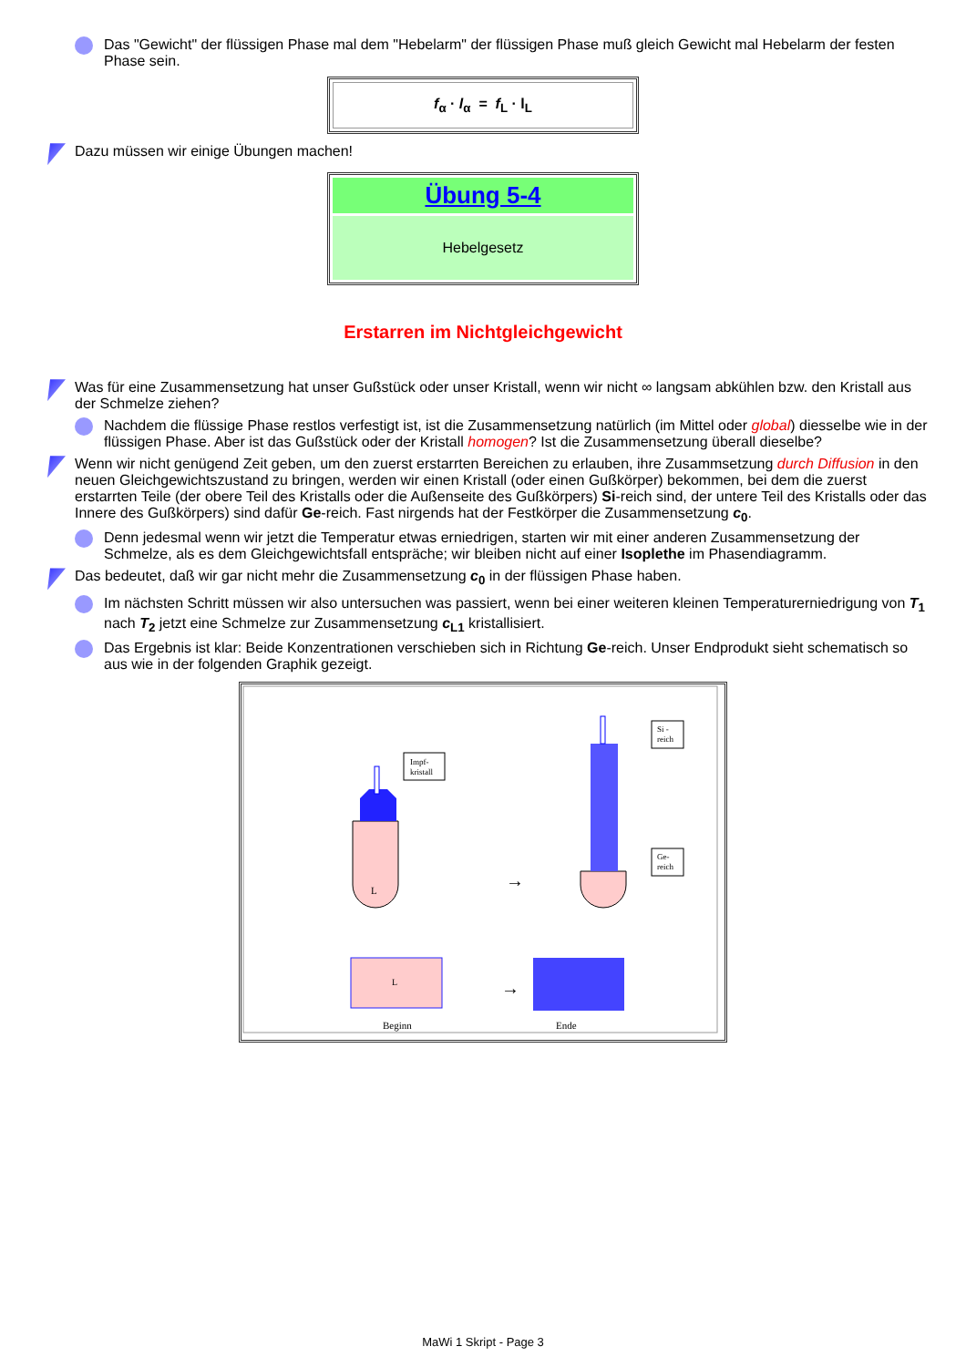Das "Gewicht" der flüssigen Phase mal dem "Hebelarm" der flüssigen Phase muß gleich Gewicht mal Hebelarm der festen Phase sein.
f<sub>α</sub> · l<sub>α</sub> = f<sub>L</sub> · l<sub>L</sub>
Dazu müssen wir einige Übungen machen!
Übung 5-4
Hebelgesetz
Erstarren im Nichtgleichgewicht
Was für eine Zusammensetzung hat unser Gußstück oder unser Kristall, wenn wir nicht ∞ langsam abkühlen bzw. den Kristall aus der Schmelze ziehen?
Nachdem die flüssige Phase restlos verfestigt ist, ist die Zusammensetzung natürlich (im Mittel oder global) diesselbe wie in der flüssigen Phase. Aber ist das Gußstück oder der Kristall homogen? Ist die Zusammensetzung überall dieselbe?
Wenn wir nicht genügend Zeit geben, um den zuerst erstarrten Bereichen zu erlauben, ihre Zusammsetzung durch Diffusion in den neuen Gleichgewichtszustand zu bringen, werden wir einen Kristall (oder einen Gußkörper) bekommen, bei dem die zuerst erstarrten Teile (der obere Teil des Kristalls oder die Außenseite des Gußkörpers) Si-reich sind, der untere Teil des Kristalls oder das Innere des Gußkörpers) sind dafür Ge-reich. Fast nirgends hat der Festkörper die Zusammensetzung c<sub>0</sub>.
Denn jedesmal wenn wir jetzt die Temperatur etwas erniedrigen, starten wir mit einer anderen Zusammensetzung der Schmelze, als es dem Gleichgewichtsfall entspräche; wir bleiben nicht auf einer Isoplethe im Phasendiagramm.
Das bedeutet, daß wir gar nicht mehr die Zusammensetzung c<sub>0</sub> in der flüssigen Phase haben.
Im nächsten Schritt müssen wir also untersuchen was passiert, wenn bei einer weiteren kleinen Temperaturerniedrigung von T<sub>1</sub> nach T<sub>2</sub> jetzt eine Schmelze zur Zusammensetzung c<sub>L1</sub> kristallisiert.
Das Ergebnis ist klar: Beide Konzentrationen verschieben sich in Richtung Ge-reich. Unser Endprodukt sieht schematisch so aus wie in der folgenden Graphik gezeigt.
L
Impf-
kristall
→
Si -
reich
Ge-
reich
L
→
Beginn
Ende
MaWi 1 Skript - Page 3